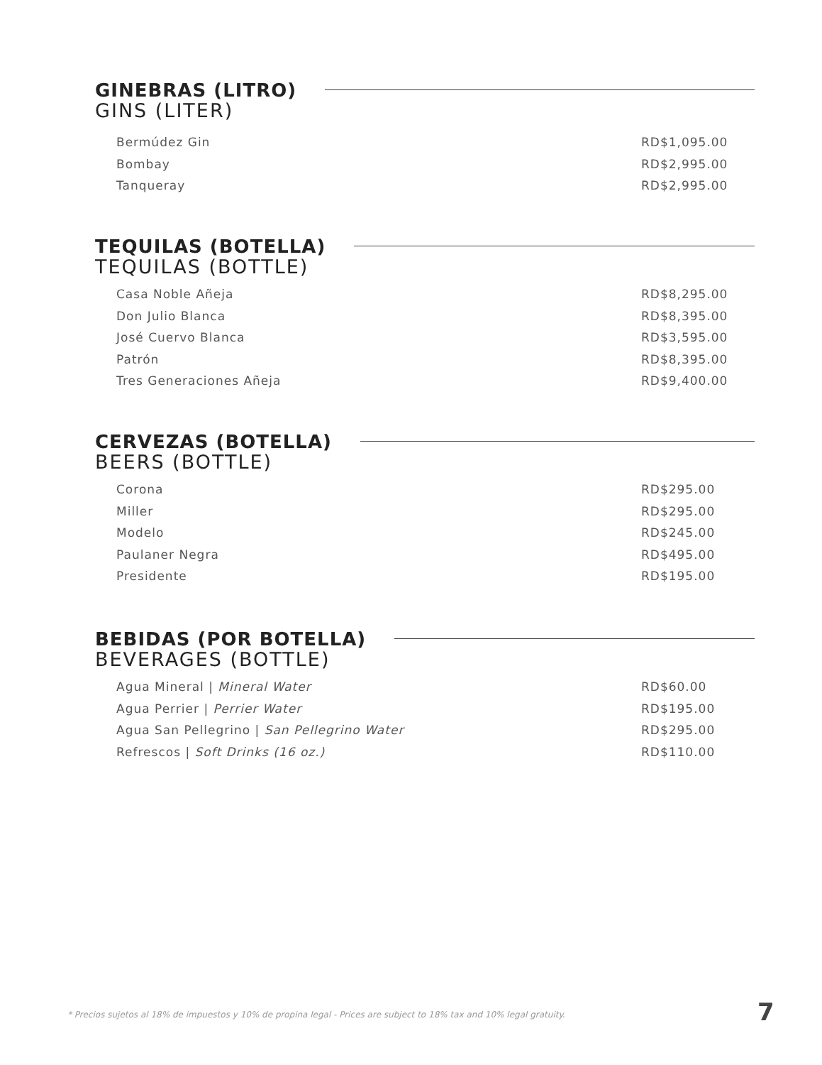GINEBRAS (LITRO)
GINS (LITER)
| Bermúdez Gin | RD$1,095.00 |
| Bombay | RD$2,995.00 |
| Tanqueray | RD$2,995.00 |
TEQUILAS (BOTELLA)
TEQUILAS (BOTTLE)
| Casa Noble Añeja | RD$8,295.00 |
| Don Julio Blanca | RD$8,395.00 |
| José Cuervo Blanca | RD$3,595.00 |
| Patrón | RD$8,395.00 |
| Tres Generaciones Añeja | RD$9,400.00 |
CERVEZAS (BOTELLA)
BEERS (BOTTLE)
| Corona | RD$295.00 |
| Miller | RD$295.00 |
| Modelo | RD$245.00 |
| Paulaner Negra | RD$495.00 |
| Presidente | RD$195.00 |
BEBIDAS (POR BOTELLA)
BEVERAGES (BOTTLE)
| Agua Mineral / Mineral Water | RD$60.00 |
| Agua Perrier / Perrier Water | RD$195.00 |
| Agua San Pellegrino / San Pellegrino Water | RD$295.00 |
| Refrescos / Soft Drinks (16 oz.) | RD$110.00 |
* Precios sujetos al 18% de impuestos y 10% de propina legal - Prices are subject to 18% tax and 10% legal gratuity.
7